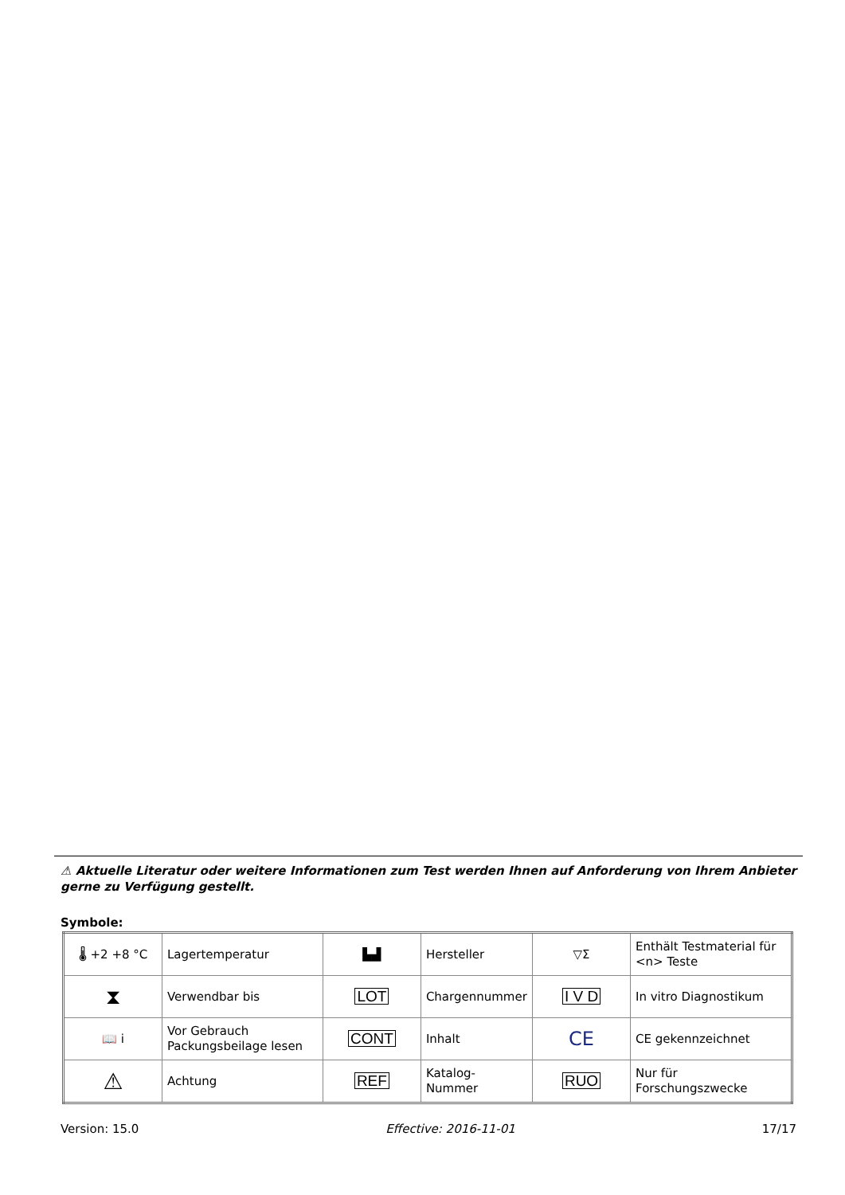⚠ Aktuelle Literatur oder weitere Informationen zum Test werden Ihnen auf Anforderung von Ihrem Anbieter gerne zu Verfügung gestellt.
Symbole:
| 🌡 +2 +8 °C | Lagertemperatur | ▙▟ | Hersteller | ▽Σ | Enthält Testmaterial für <n> Teste |
| ⧗ | Verwendbar bis | LOT | Chargennummer | I V D | In vitro Diagnostikum |
| 📖 i | Vor Gebrauch Packungsbeilage lesen | CONT | Inhalt | CE | CE gekennzeichnet |
| ⚠ | Achtung | REF | Katalog-Nummer | RUO | Nur für Forschungszwecke |
Version: 15.0 Effective: 2016-11-01 17/17